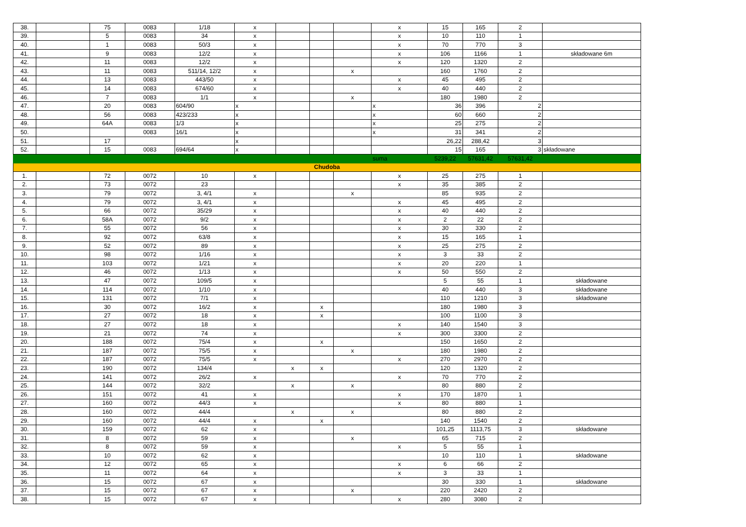| 38. | | 75 | 0083 | 1/18 | x | | | | x | 15 | 165 | 2 | |
| 39. | | 5 | 0083 | 34 | x | | | | x | 10 | 110 | 1 | |
| 40. | | 1 | 0083 | 50/3 | x | | | | x | 70 | 770 | 3 | |
| 41. | | 9 | 0083 | 12/2 | x | | | | x | 106 | 1166 | 1 | składowane 6m |
| 42. | | 11 | 0083 | 12/2 | x | | | | x | 120 | 1320 | 2 | |
| 43. | | 11 | 0083 | 511/14, 12/2 | x | | | x | | 160 | 1760 | 2 | |
| 44. | | 13 | 0083 | 443/50 | x | | | | x | 45 | 495 | 2 | |
| 45. | | 14 | 0083 | 674/60 | x | | | | x | 40 | 440 | 2 | |
| 46. | | 7 | 0083 | 1/1 | x | | | x | | 180 | 1980 | 2 | |
| 47. | | 20 | 0083 | 604/90 | x | | | | x | 36 | 396 | 2 | |
| 48. | | 56 | 0083 | 423/233 | x | | | | x | 60 | 660 | 2 | |
| 49. | | 64A | 0083 | 1/3 | x | | | | x | 25 | 275 | 2 | |
| 50. | | | 0083 | 16/1 | x | | | | x | 31 | 341 | 2 | |
| 51. | | 17 | | | x | | | | | 26,22 | 288,42 | 3 | |
| 52. | | 15 | 0083 | 694/64 | x | | | | | 15 | 165 | 3 | składowane |
| | | | | | | | | | suma | 5239,22 | 57631,42 | 57631,42 | |
| Chudoba | | | | | | | | | | | | | |
| 1. | | 72 | 0072 | 10 | x | | | | x | 25 | 275 | 1 | |
| 2. | | 73 | 0072 | 23 | | | | | x | 35 | 385 | 2 | |
| 3. | | 79 | 0072 | 3, 4/1 | x | | | x | | 85 | 935 | 2 | |
| 4. | | 79 | 0072 | 3, 4/1 | x | | | | x | 45 | 495 | 2 | |
| 5. | | 66 | 0072 | 35/29 | x | | | | x | 40 | 440 | 2 | |
| 6. | | 58A | 0072 | 9/2 | x | | | | x | 2 | 22 | 2 | |
| 7. | | 55 | 0072 | 56 | x | | | | x | 30 | 330 | 2 | |
| 8. | | 92 | 0072 | 63/8 | x | | | | x | 15 | 165 | 1 | |
| 9. | | 52 | 0072 | 89 | x | | | | x | 25 | 275 | 2 | |
| 10. | | 98 | 0072 | 1/16 | x | | | | x | 3 | 33 | 2 | |
| 11. | | 103 | 0072 | 1/21 | x | | | | x | 20 | 220 | 1 | |
| 12. | | 46 | 0072 | 1/13 | x | | | | x | 50 | 550 | 2 | |
| 13. | | 47 | 0072 | 109/5 | x | | | | | 5 | 55 | 1 | składowane |
| 14. | | 114 | 0072 | 1/10 | x | | | | | 40 | 440 | 3 | składowane |
| 15. | | 131 | 0072 | 7/1 | x | | | | | 110 | 1210 | 3 | składowane |
| 16. | | 30 | 0072 | 16/2 | x | | x | | | 180 | 1980 | 3 | |
| 17. | | 27 | 0072 | 18 | x | | x | | | 100 | 1100 | 3 | |
| 18. | | 27 | 0072 | 18 | x | | | | x | 140 | 1540 | 3 | |
| 19. | | 21 | 0072 | 74 | x | | | | x | 300 | 3300 | 2 | |
| 20. | | 188 | 0072 | 75/4 | x | | x | | | 150 | 1650 | 2 | |
| 21. | | 187 | 0072 | 75/5 | x | | | x | | 180 | 1980 | 2 | |
| 22. | | 187 | 0072 | 75/5 | x | | | | x | 270 | 2970 | 2 | |
| 23. | | 190 | 0072 | 134/4 | | x | x | | | 120 | 1320 | 2 | |
| 24. | | 141 | 0072 | 26/2 | x | | | | x | 70 | 770 | 2 | |
| 25. | | 144 | 0072 | 32/2 | | x | | x | | 80 | 880 | 2 | |
| 26. | | 151 | 0072 | 41 | x | | | | x | 170 | 1870 | 1 | |
| 27. | | 160 | 0072 | 44/3 | x | | | | x | 80 | 880 | 1 | |
| 28. | | 160 | 0072 | 44/4 | | x | | x | | 80 | 880 | 2 | |
| 29. | | 160 | 0072 | 44/4 | x | | x | | | 140 | 1540 | 2 | |
| 30. | | 159 | 0072 | 62 | x | | | | | 101,25 | 1113,75 | 3 | składowane |
| 31. | | 8 | 0072 | 59 | x | | | x | | 65 | 715 | 2 | |
| 32. | | 8 | 0072 | 59 | x | | | | x | 5 | 55 | 1 | |
| 33. | | 10 | 0072 | 62 | x | | | | | 10 | 110 | 1 | składowane |
| 34. | | 12 | 0072 | 65 | x | | | | x | 6 | 66 | 2 | |
| 35. | | 11 | 0072 | 64 | x | | | | x | 3 | 33 | 1 | |
| 36. | | 15 | 0072 | 67 | x | | | | | 30 | 330 | 1 | składowane |
| 37. | | 15 | 0072 | 67 | x | | | x | | 220 | 2420 | 2 | |
| 38. | | 15 | 0072 | 67 | x | | | | x | 280 | 3080 | 2 | |